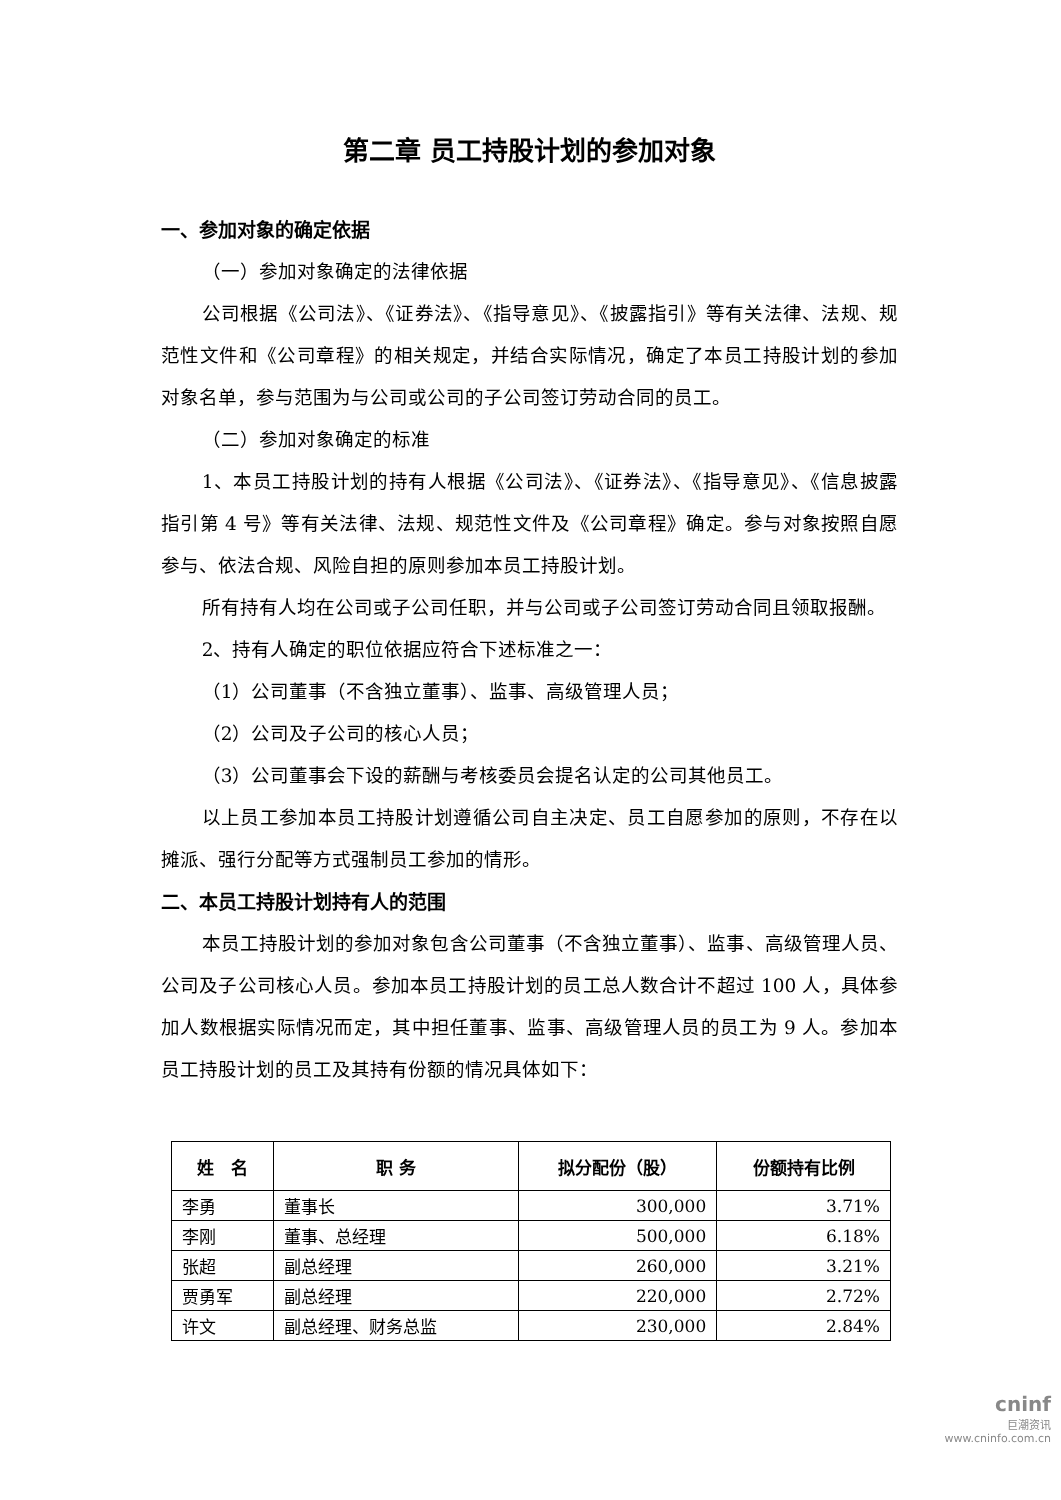第二章 员工持股计划的参加对象
一、参加对象的确定依据
（一）参加对象确定的法律依据
公司根据《公司法》、《证券法》、《指导意见》、《披露指引》等有关法律、法规、规范性文件和《公司章程》的相关规定，并结合实际情况，确定了本员工持股计划的参加对象名单，参与范围为与公司或公司的子公司签订劳动合同的员工。
（二）参加对象确定的标准
1、本员工持股计划的持有人根据《公司法》、《证券法》、《指导意见》、《信息披露指引第 4 号》等有关法律、法规、规范性文件及《公司章程》确定。参与对象按照自愿参与、依法合规、风险自担的原则参加本员工持股计划。
所有持有人均在公司或子公司任职，并与公司或子公司签订劳动合同且领取报酬。
2、持有人确定的职位依据应符合下述标准之一：
（1）公司董事（不含独立董事）、监事、高级管理人员；
（2）公司及子公司的核心人员；
（3）公司董事会下设的薪酬与考核委员会提名认定的公司其他员工。
以上员工参加本员工持股计划遵循公司自主决定、员工自愿参加的原则，不存在以摊派、强行分配等方式强制员工参加的情形。
二、本员工持股计划持有人的范围
本员工持股计划的参加对象包含公司董事（不含独立董事）、监事、高级管理人员、公司及子公司核心人员。参加本员工持股计划的员工总人数合计不超过 100 人，具体参加人数根据实际情况而定，其中担任董事、监事、高级管理人员的员工为 9 人。参加本员工持股计划的员工及其持有份额的情况具体如下：
| 姓 名 | 职 务 | 拟分配份（股） | 份额持有比例 |
| --- | --- | --- | --- |
| 李勇 | 董事长 | 300,000 | 3.71% |
| 李刚 | 董事、总经理 | 500,000 | 6.18% |
| 张超 | 副总经理 | 260,000 | 3.21% |
| 贾勇军 | 副总经理 | 220,000 | 2.72% |
| 许文 | 副总经理、财务总监 | 230,000 | 2.84% |
cninf
巨潮资讯
www.cninfo.com.cn